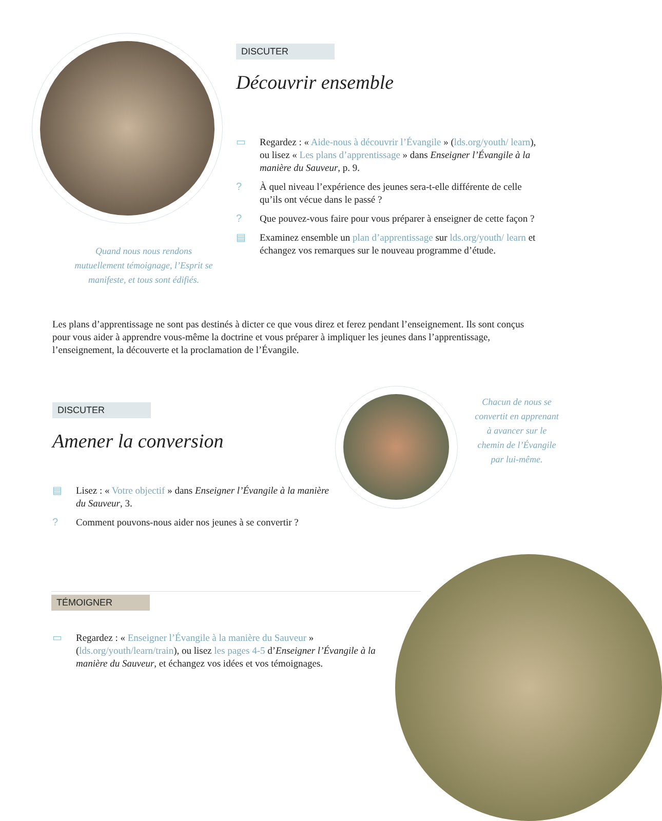Quand nous nous rendons mutuellement témoignage, l’Esprit se manifeste, et tous sont édifiés.
DISCUTER
Découvrir ensemble
▭ Regardez : « Aide-nous à découvrir l’Évangile » (lds.org/youth/ learn), ou lisez « Les plans d’apprentissage » dans Enseigner l’Évangile à la manière du Sauveur, p. 9.
? À quel niveau l’expérience des jeunes sera-t-elle différente de celle qu’ils ont vécue dans le passé ?
? Que pouvez-vous faire pour vous préparer à enseigner de cette façon ?
▤ Examinez ensemble un plan d’apprentissage sur lds.org/youth/ learn et échangez vos remarques sur le nouveau programme d’étude.
Les plans d’apprentissage ne sont pas destinés à dicter ce que vous direz et ferez pendant l’enseignement. Ils sont conçus pour vous aider à apprendre vous-même la doctrine et vous préparer à impliquer les jeunes dans l’apprentissage, l’enseignement, la découverte et la proclamation de l’Évangile.
DISCUTER
Amener la conversion
▤ Lisez : « Votre objectif » dans Enseigner l’Évangile à la manière du Sauveur, 3.
? Comment pouvons-nous aider nos jeunes à se convertir ?
Chacun de nous se convertit en apprenant à avancer sur le chemin de l’Évangile par lui-même.
TÉMOIGNER
▭ Regardez : « Enseigner l’Évangile à la manière du Sauveur » (lds.org/youth/learn/train), ou lisez les pages 4-5 d’Enseigner l’Évangile à la manière du Sauveur, et échangez vos idées et vos témoignages.